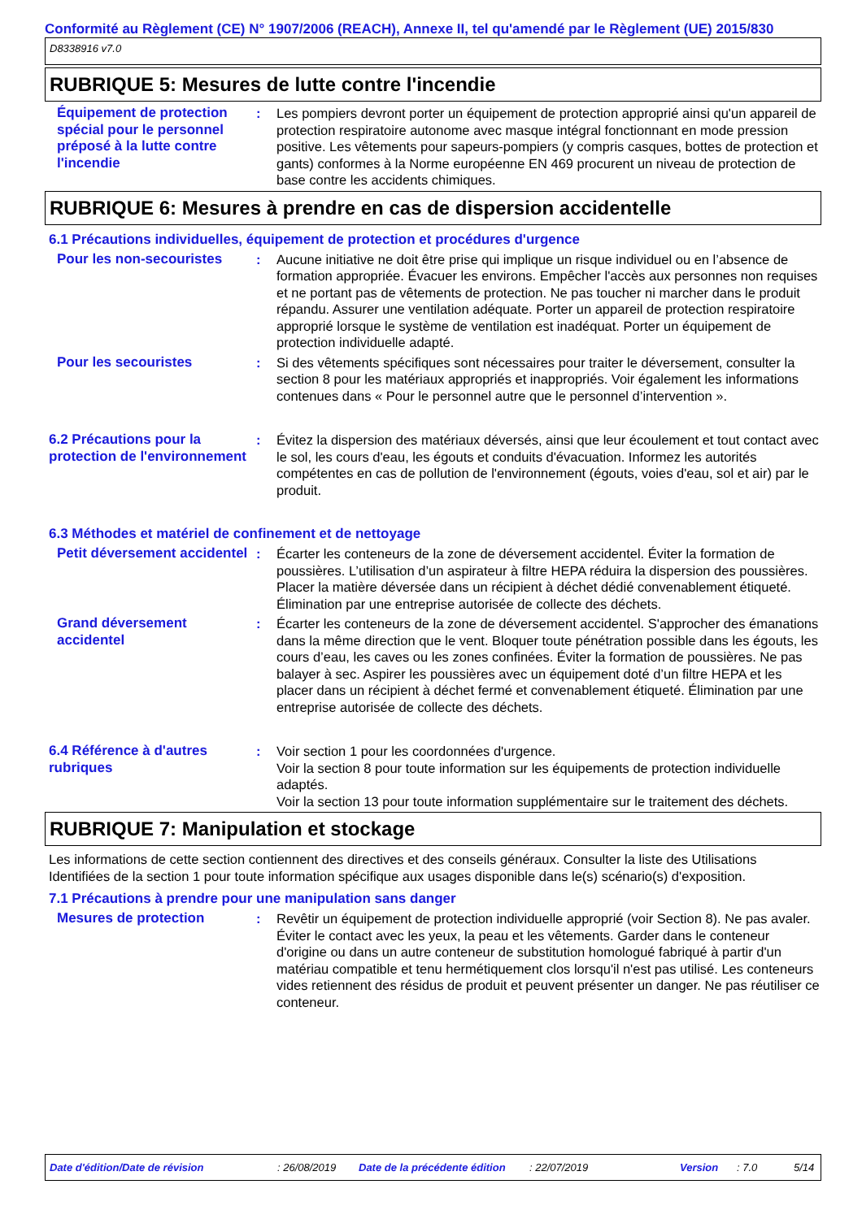Conformité au Règlement (CE) N° 1907/2006 (REACH), Annexe II, tel qu'amendé par le Règlement (UE) 2015/830
D8338916 v7.0
RUBRIQUE 5: Mesures de lutte contre l'incendie
Équipement de protection spécial pour le personnel préposé à la lutte contre l'incendie
: Les pompiers devront porter un équipement de protection approprié ainsi qu'un appareil de protection respiratoire autonome avec masque intégral fonctionnant en mode pression positive. Les vêtements pour sapeurs-pompiers (y compris casques, bottes de protection et gants) conformes à la Norme européenne EN 469 procurent un niveau de protection de base contre les accidents chimiques.
RUBRIQUE 6: Mesures à prendre en cas de dispersion accidentelle
6.1 Précautions individuelles, équipement de protection et procédures d'urgence
Pour les non-secouristes : Aucune initiative ne doit être prise qui implique un risque individuel ou en l’absence de formation appropriée. Évacuer les environs. Empêcher l'accès aux personnes non requises et ne portant pas de vêtements de protection. Ne pas toucher ni marcher dans le produit répandu. Assurer une ventilation adéquate. Porter un appareil de protection respiratoire approprié lorsque le système de ventilation est inadéquat. Porter un équipement de protection individuelle adapté.
Pour les secouristes : Si des vêtements spécifiques sont nécessaires pour traiter le déversement, consulter la section 8 pour les matériaux appropriés et inappropriés. Voir également les informations contenues dans « Pour le personnel autre que le personnel d’intervention ».
6.2 Précautions pour la protection de l'environnement
: Évitez la dispersion des matériaux déversés, ainsi que leur écoulement et tout contact avec le sol, les cours d'eau, les égouts et conduits d'évacuation. Informez les autorités compétentes en cas de pollution de l'environnement (égouts, voies d'eau, sol et air) par le produit.
6.3 Méthodes et matériel de confinement et de nettoyage
Petit déversement accidentel
: Écarter les conteneurs de la zone de déversement accidentel. Éviter la formation de poussières. L’utilisation d’un aspirateur à filtre HEPA réduira la dispersion des poussières. Placer la matière déversée dans un récipient à déchet dédié convenablement étiqueté. Élimination par une entreprise autorisée de collecte des déchets.
Grand déversement accidentel
: Écarter les conteneurs de la zone de déversement accidentel. S'approcher des émanations dans la même direction que le vent. Bloquer toute pénétration possible dans les égouts, les cours d’eau, les caves ou les zones confinées. Éviter la formation de poussières. Ne pas balayer à sec. Aspirer les poussières avec un équipement doté d’un filtre HEPA et les placer dans un récipient à déchet fermé et convenablement étiqueté. Élimination par une entreprise autorisée de collecte des déchets.
6.4 Référence à d'autres rubriques
: Voir section 1 pour les coordonnées d'urgence.
Voir la section 8 pour toute information sur les équipements de protection individuelle adaptés.
Voir la section 13 pour toute information supplémentaire sur le traitement des déchets.
RUBRIQUE 7: Manipulation et stockage
Les informations de cette section contiennent des directives et des conseils généraux. Consulter la liste des Utilisations Identifiées de la section 1 pour toute information spécifique aux usages disponible dans le(s) scénario(s) d'exposition.
7.1 Précautions à prendre pour une manipulation sans danger
Mesures de protection : Revêtir un équipement de protection individuelle approprié (voir Section 8). Ne pas avaler. Éviter le contact avec les yeux, la peau et les vêtements. Garder dans le conteneur d'origine ou dans un autre conteneur de substitution homologué fabriqué à partir d'un matériau compatible et tenu hermétiquement clos lorsqu'il n'est pas utilisé. Les conteneurs vides retiennent des résidus de produit et peuvent présenter un danger. Ne pas réutiliser ce conteneur.
Date d'édition/Date de révision: 26/08/2019 Date de la précédente édition: 22/07/2019 Version: 7.0 5/14